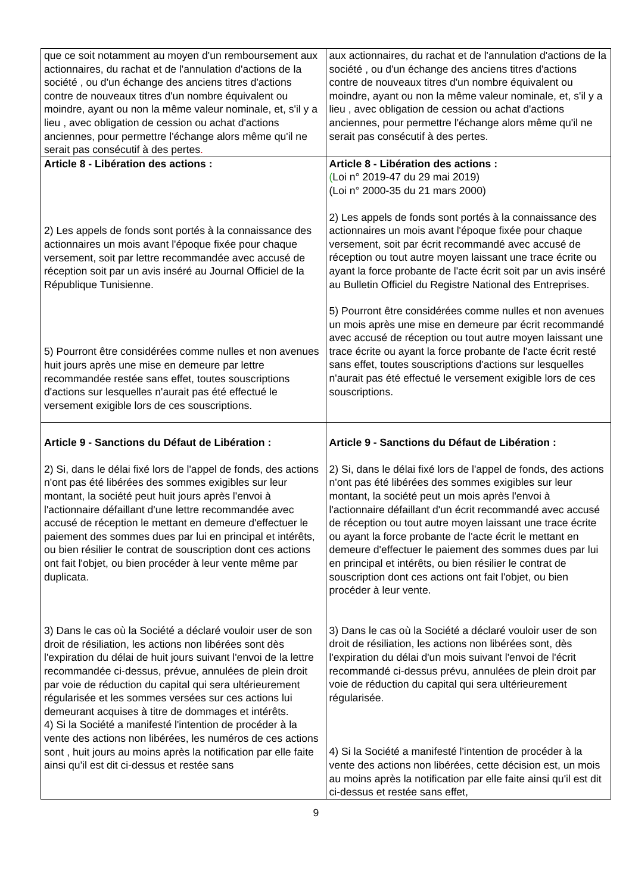| que ce soit notamment au moyen d'un remboursement aux actionnaires, du rachat et de l'annulation d'actions de la société , ou d'un échange des anciens titres d'actions contre de nouveaux titres d'un nombre équivalent ou moindre, ayant ou non la même valeur nominale, et, s'il y a lieu , avec obligation de cession ou achat d'actions anciennes, pour permettre l'échange alors même qu'il ne serait pas consécutif à des pertes . | aux actionnaires, du rachat et de l'annulation d'actions de la société , ou d'un échange des anciens titres d'actions contre de nouveaux titres d'un nombre équivalent ou moindre, ayant ou non la même valeur nominale, et, s'il y a lieu , avec obligation de cession ou achat d'actions anciennes, pour permettre l'échange alors même qu'il ne serait pas consécutif à des pertes. |
| Article 8 - Libération des actions : 2) Les appels de fonds sont portés à la connaissance des actionnaires un mois avant l'époque fixée pour chaque versement, soit par lettre recommandée avec accusé de réception soit par un avis inséré au Journal Officiel de la République Tunisienne. 5) Pourront être considérées comme nulles et non avenues huit jours après une mise en demeure par lettre recommandée restée sans effet, toutes souscriptions d'actions sur lesquelles n'aurait pas été effectué le versement exigible lors de ces souscriptions. | Article 8 - Libération des actions : ( Loi n° 2019-47 du 29 mai 2019) (Loi n° 2000-35 du 21 mars 2000) 2) Les appels de fonds sont portés à la connaissance des actionnaires un mois avant l'époque fixée pour chaque versement, soit par écrit recommandé avec accusé de réception ou tout autre moyen laissant une trace écrite ou ayant la force probante de l'acte écrit soit par un avis inséré au Bulletin Officiel du Registre National des Entreprises. 5) Pourront être considérées comme nulles et non avenues un mois après une mise en demeure par écrit recommandé avec accusé de réception ou tout autre moyen laissant une trace écrite ou ayant la force probante de l'acte écrit resté sans effet, toutes souscriptions d'actions sur lesquelles n'aurait pas été effectué le versement exigible lors de ces souscriptions. |
| Article 9 - Sanctions du Défaut de Libération : 2) Si, dans le délai fixé lors de l'appel de fonds, des actions n'ont pas été libérées des sommes exigibles sur leur montant, la société peut huit jours après l'envoi à l'actionnaire défaillant d'une lettre recommandée avec accusé de réception le mettant en demeure d'effectuer le paiement des sommes dues par lui en principal et intérêts, ou bien résilier le contrat de souscription dont ces actions ont fait l'objet, ou bien procéder à leur vente même par duplicata. 3) Dans le cas où la Société a déclaré vouloir user de son droit de résiliation, les actions non libérées sont dès l'expiration du délai de huit jours suivant l'envoi de la lettre recommandée ci-dessus, prévue, annulées de plein droit par voie de réduction du capital qui sera ultérieurement régularisée et les sommes versées sur ces actions lui demeurant acquises à titre de dommages et intérêts. 4) Si la Société a manifesté l'intention de procéder à la vente des actions non libérées, les numéros de ces actions sont , huit jours au moins après la notification par elle faite ainsi qu'il est dit ci-dessus et restée sans | Article 9 - Sanctions du Défaut de Libération : 2) Si, dans le délai fixé lors de l'appel de fonds, des actions n'ont pas été libérées des sommes exigibles sur leur montant, la société peut un mois après l'envoi à l'actionnaire défaillant d'un écrit recommandé avec accusé de réception ou tout autre moyen laissant une trace écrite ou ayant la force probante de l'acte écrit le mettant en demeure d'effectuer le paiement des sommes dues par lui en principal et intérêts, ou bien résilier le contrat de souscription dont ces actions ont fait l'objet, ou bien procéder à leur vente. 3) Dans le cas où la Société a déclaré vouloir user de son droit de résiliation, les actions non libérées sont, dès l'expiration du délai d'un mois suivant l'envoi de l'écrit recommandé ci-dessus prévu, annulées de plein droit par voie de réduction du capital qui sera ultérieurement régularisée. 4) Si la Société a manifesté l'intention de procéder à la vente des actions non libérées, cette décision est, un mois au moins après la notification par elle faite ainsi qu'il est dit ci-dessus et restée sans effet, |
9